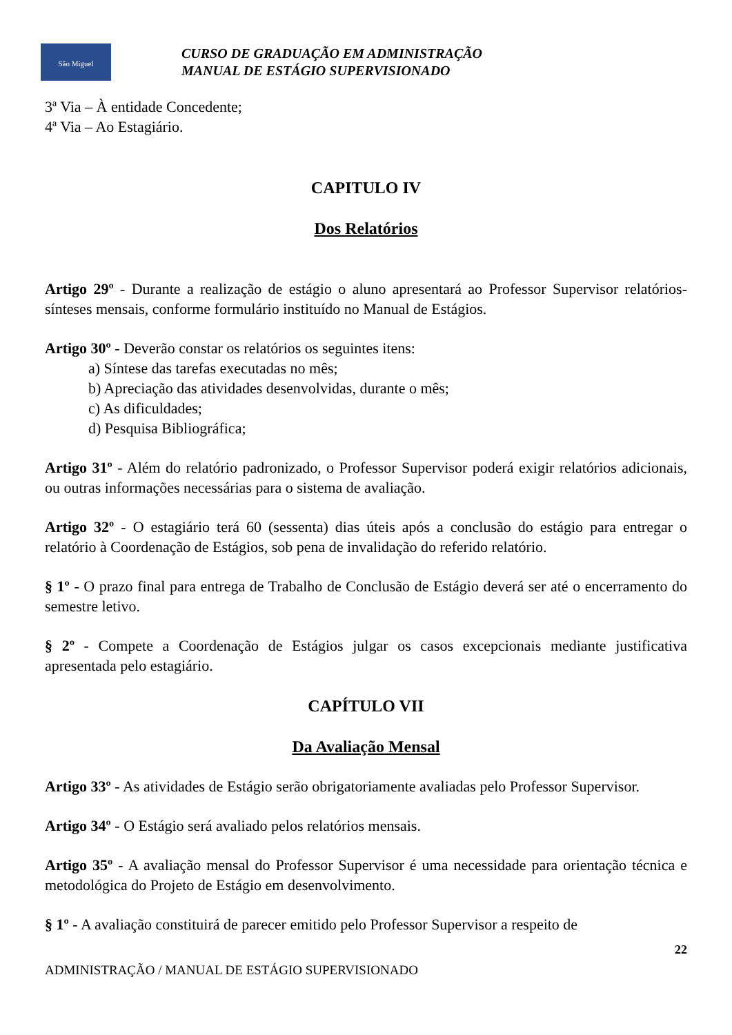São Miguel
CURSO DE GRADUAÇÃO EM ADMINISTRAÇÃO
MANUAL DE ESTÁGIO SUPERVISIONADO
3ª Via – À entidade Concedente;
4ª Via – Ao Estagiário.
CAPITULO IV
Dos Relatórios
Artigo 29º - Durante a realização de estágio o aluno apresentará ao Professor Supervisor relatórios-sínteses mensais, conforme formulário instituído no Manual de Estágios.
Artigo 30º - Deverão constar os relatórios os seguintes itens:
a) Síntese das tarefas executadas no mês;
b) Apreciação das atividades desenvolvidas, durante o mês;
c) As dificuldades;
d) Pesquisa Bibliográfica;
Artigo 31º - Além do relatório padronizado, o Professor Supervisor poderá exigir relatórios adicionais, ou outras informações necessárias para o sistema de avaliação.
Artigo 32º - O estagiário terá 60 (sessenta) dias úteis após a conclusão do estágio para entregar o relatório à Coordenação de Estágios, sob pena de invalidação do referido relatório.
§ 1º - O prazo final para entrega de Trabalho de Conclusão de Estágio deverá ser até o encerramento do semestre letivo.
§ 2º - Compete a Coordenação de Estágios julgar os casos excepcionais mediante justificativa apresentada pelo estagiário.
CAPÍTULO VII
Da Avaliação Mensal
Artigo 33º - As atividades de Estágio serão obrigatoriamente avaliadas pelo Professor Supervisor.
Artigo 34º - O Estágio será avaliado pelos relatórios mensais.
Artigo 35º - A avaliação mensal do Professor Supervisor é uma necessidade para orientação técnica e metodológica do Projeto de Estágio em desenvolvimento.
§ 1º - A avaliação constituirá de parecer emitido pelo Professor Supervisor a respeito de
22
ADMINISTRAÇÃO / MANUAL DE ESTÁGIO SUPERVISIONADO